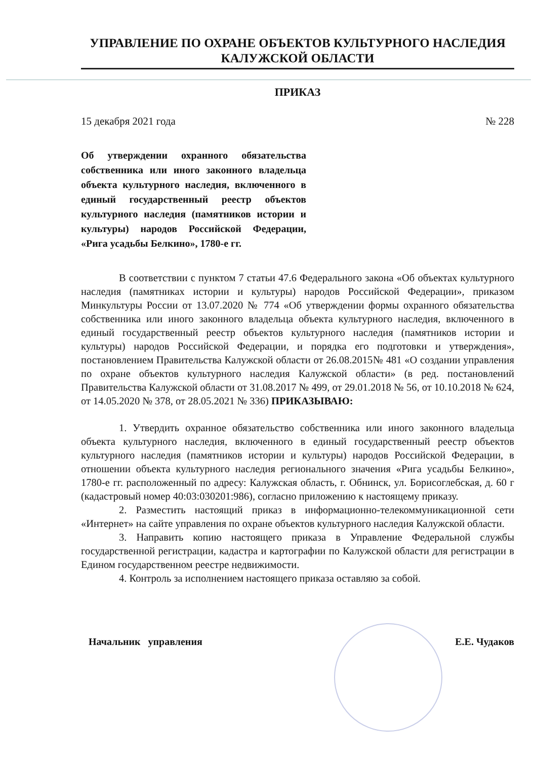УПРАВЛЕНИЕ ПО ОХРАНЕ ОБЪЕКТОВ КУЛЬТУРНОГО НАСЛЕДИЯ
КАЛУЖСКОЙ ОБЛАСТИ
ПРИКАЗ
15 декабря 2021 года № 228
Об утверждении охранного обязательства собственника или иного законного владельца объекта культурного наследия, включенного в единый государственный реестр объектов культурного наследия (памятников истории и культуры) народов Российской Федерации, «Рига усадьбы Белкино», 1780-е гг.
В соответствии с пунктом 7 статьи 47.6 Федерального закона «Об объектах культурного наследия (памятниках истории и культуры) народов Российской Федерации», приказом Минкультуры России от 13.07.2020 № 774 «Об утверждении формы охранного обязательства собственника или иного законного владельца объекта культурного наследия, включенного в единый государственный реестр объектов культурного наследия (памятников истории и культуры) народов Российской Федерации, и порядка его подготовки и утверждения», постановлением Правительства Калужской области от 26.08.2015№ 481 «О создании управления по охране объектов культурного наследия Калужской области» (в ред. постановлений Правительства Калужской области от 31.08.2017 № 499, от 29.01.2018 № 56, от 10.10.2018 № 624, от 14.05.2020 № 378, от 28.05.2021 № 336) ПРИКАЗЫВАЮ:
1. Утвердить охранное обязательство собственника или иного законного владельца объекта культурного наследия, включенного в единый государственный реестр объектов культурного наследия (памятников истории и культуры) народов Российской Федерации, в отношении объекта культурного наследия регионального значения «Рига усадьбы Белкино», 1780-е гг. расположенный по адресу: Калужская область, г. Обнинск, ул. Борисоглебская, д. 60 г (кадастровый номер 40:03:030201:986), согласно приложению к настоящему приказу.
2. Разместить настоящий приказ в информационно-телекоммуникационной сети «Интернет» на сайте управления по охране объектов культурного наследия Калужской области.
3. Направить копию настоящего приказа в Управление Федеральной службы государственной регистрации, кадастра и картографии по Калужской области для регистрации в Едином государственном реестре недвижимости.
4. Контроль за исполнением настоящего приказа оставляю за собой.
Начальник управления Е.Е. Чудаков